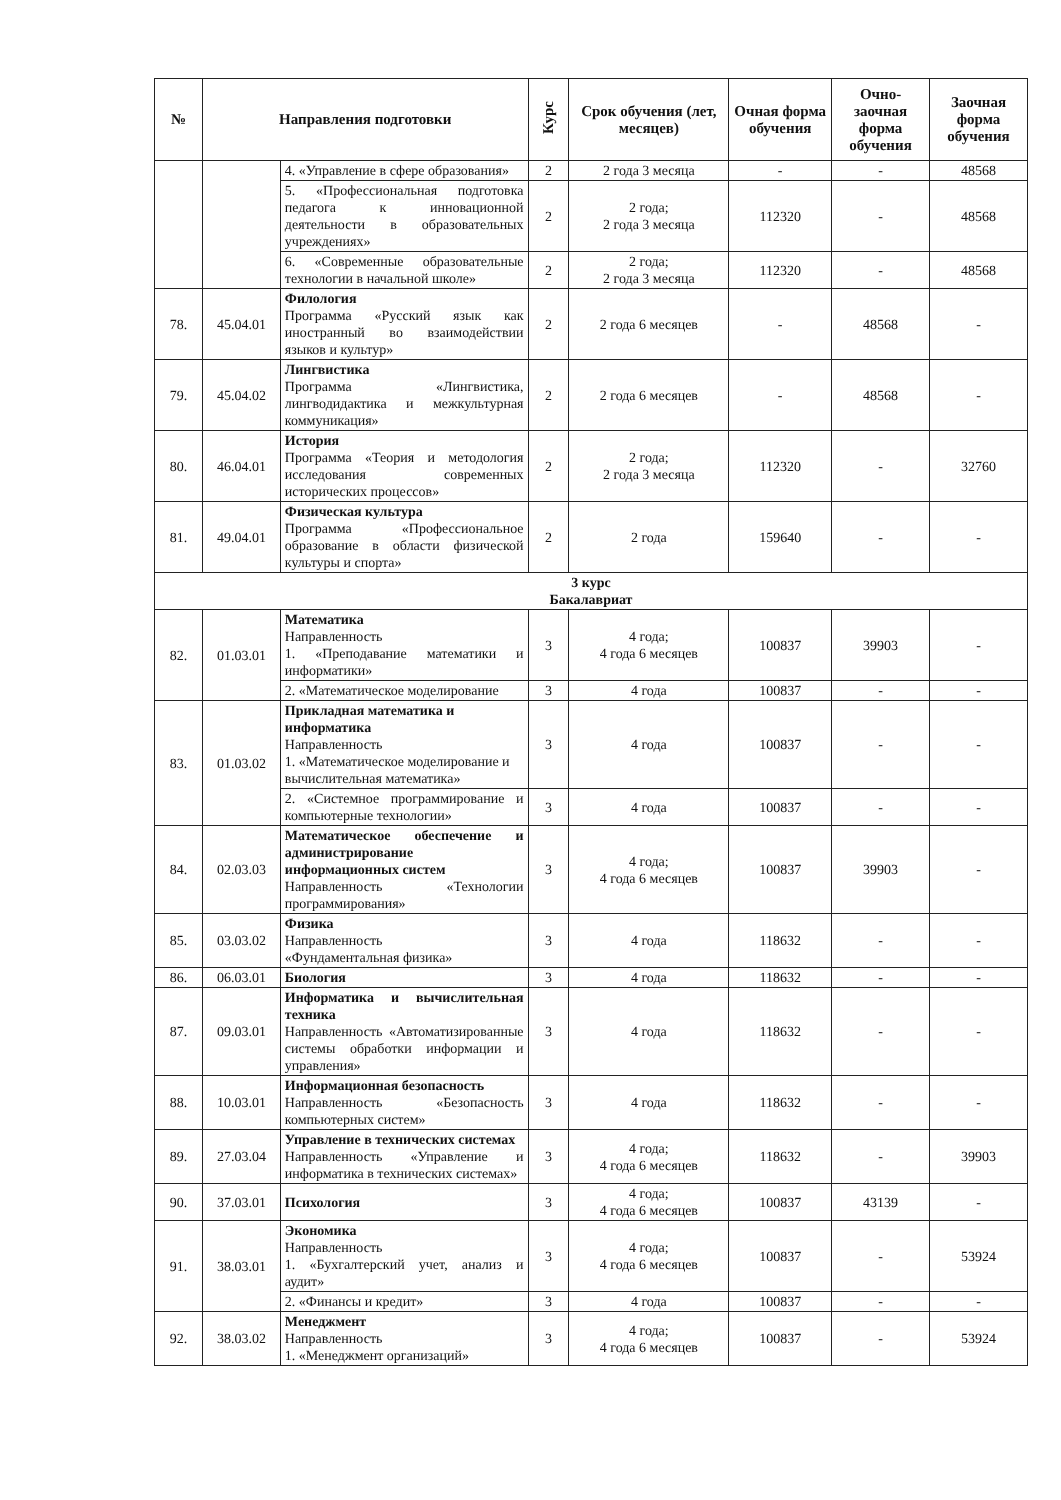| № | Направления подготовки | | Курс | Срок обучения (лет, месяцев) | Очная форма обучения | Очно-заочная форма обучения | Заочная форма обучения |
| --- | --- | --- | --- | --- | --- | --- | --- |
| | | 4. «Управление в сфере образования» | 2 | 2 года 3 месяца | - | - | 48568 |
| | | 5. «Профессиональная подготовка педагога к инновационной деятельности в образовательных учреждениях» | 2 | 2 года; 2 года 3 месяца | 112320 | - | 48568 |
| | | 6. «Современные образовательные технологии в начальной школе» | 2 | 2 года; 2 года 3 месяца | 112320 | - | 48568 |
| 78. | 45.04.01 | Филология Программа «Русский язык как иностранный во взаимодействии языков и культур» | 2 | 2 года 6 месяцев | - | 48568 | - |
| 79. | 45.04.02 | Лингвистика Программа «Лингвистика, лингводидактика и межкультурная коммуникация» | 2 | 2 года 6 месяцев | - | 48568 | - |
| 80. | 46.04.01 | История Программа «Теория и методология исследования современных исторических процессов» | 2 | 2 года; 2 года 3 месяца | 112320 | - | 32760 |
| 81. | 49.04.01 | Физическая культура Программа «Профессиональное образование в области физической культуры и спорта» | 2 | 2 года | 159640 | - | - |
| 3 курс Бакалавриат | | | | | | | |
| 82. | 01.03.01 | Математика Направленность 1. «Преподавание математики и информатики» | 3 | 4 года; 4 года 6 месяцев | 100837 | 39903 | - |
| | | 2. «Математическое моделирование | 3 | 4 года | 100837 | - | - |
| 83. | 01.03.02 | Прикладная математика и информатика Направленность 1. «Математическое моделирование и вычислительная математика» | 3 | 4 года | 100837 | - | - |
| | | 2. «Системное программирование и компьютерные технологии» | 3 | 4 года | 100837 | - | - |
| 84. | 02.03.03 | Математическое обеспечение и администрирование информационных систем Направленность «Технологии программирования» | 3 | 4 года; 4 года 6 месяцев | 100837 | 39903 | - |
| 85. | 03.03.02 | Физика Направленность «Фундаментальная физика» | 3 | 4 года | 118632 | - | - |
| 86. | 06.03.01 | Биология | 3 | 4 года | 118632 | - | - |
| 87. | 09.03.01 | Информатика и вычислительная техника Направленность «Автоматизированные системы обработки информации и управления» | 3 | 4 года | 118632 | - | - |
| 88. | 10.03.01 | Информационная безопасность Направленность «Безопасность компьютерных систем» | 3 | 4 года | 118632 | - | - |
| 89. | 27.03.04 | Управление в технических системах Направленность «Управление и информатика в технических системах» | 3 | 4 года; 4 года 6 месяцев | 118632 | - | 39903 |
| 90. | 37.03.01 | Психология | 3 | 4 года; 4 года 6 месяцев | 100837 | 43139 | - |
| 91. | 38.03.01 | Экономика Направленность 1. «Бухгалтерский учет, анализ и аудит» | 3 | 4 года; 4 года 6 месяцев | 100837 | - | 53924 |
| | | 2. «Финансы и кредит» | 3 | 4 года | 100837 | - | - |
| 92. | 38.03.02 | Менеджмент Направленность 1. «Менеджмент организаций» | 3 | 4 года; 4 года 6 месяцев | 100837 | - | 53924 |